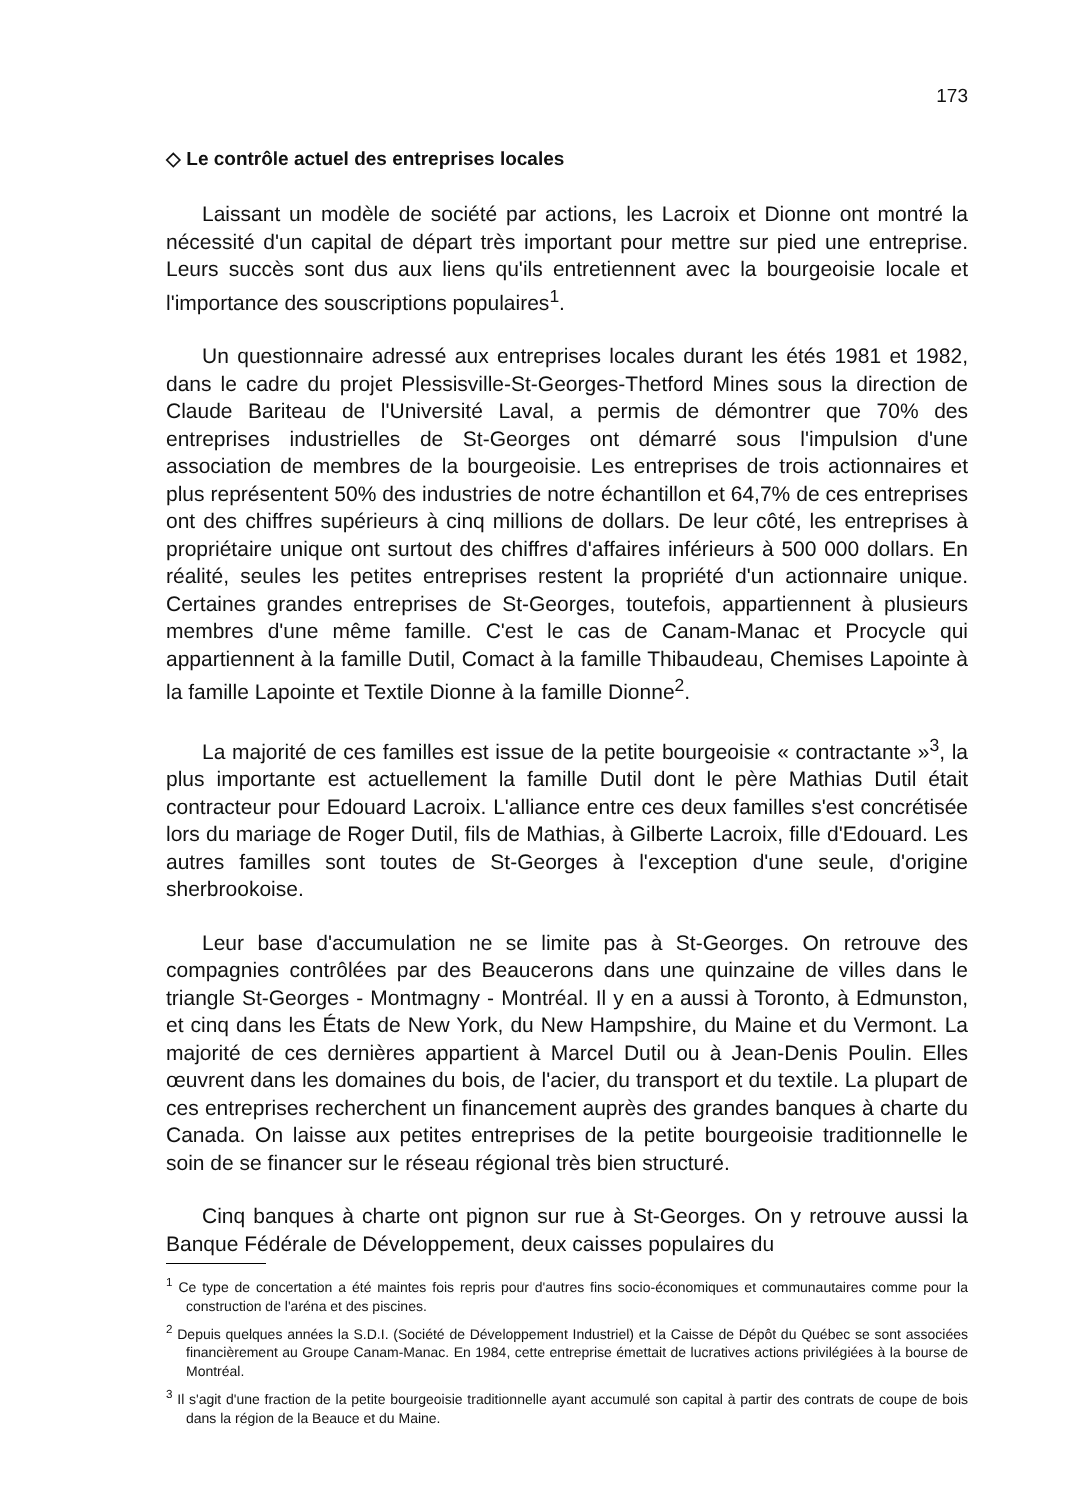173
◇ Le contrôle actuel des entreprises locales
Laissant un modèle de société par actions, les Lacroix et Dionne ont montré la nécessité d'un capital de départ très important pour mettre sur pied une entreprise. Leurs succès sont dus aux liens qu'ils entretiennent avec la bourgeoisie locale et l'importance des souscriptions populaires<sup>1</sup>.
Un questionnaire adressé aux entreprises locales durant les étés 1981 et 1982, dans le cadre du projet Plessisville-St-Georges-Thetford Mines sous la direction de Claude Bariteau de l'Université Laval, a permis de démontrer que 70% des entreprises industrielles de St-Georges ont démarré sous l'impulsion d'une association de membres de la bourgeoisie. Les entreprises de trois actionnaires et plus représentent 50% des industries de notre échantillon et 64,7% de ces entreprises ont des chiffres supérieurs à cinq millions de dollars. De leur côté, les entreprises à propriétaire unique ont surtout des chiffres d'affaires inférieurs à 500 000 dollars. En réalité, seules les petites entreprises restent la propriété d'un actionnaire unique. Certaines grandes entreprises de St-Georges, toutefois, appartiennent à plusieurs membres d'une même famille. C'est le cas de Canam-Manac et Procycle qui appartiennent à la famille Dutil, Comact à la famille Thibaudeau, Chemises Lapointe à la famille Lapointe et Textile Dionne à la famille Dionne<sup>2</sup>.
La majorité de ces familles est issue de la petite bourgeoisie « contractante »<sup>3</sup>, la plus importante est actuellement la famille Dutil dont le père Mathias Dutil était contracteur pour Edouard Lacroix. L'alliance entre ces deux familles s'est concrétisée lors du mariage de Roger Dutil, fils de Mathias, à Gilberte Lacroix, fille d'Edouard. Les autres familles sont toutes de St-Georges à l'exception d'une seule, d'origine sherbrookoise.
Leur base d'accumulation ne se limite pas à St-Georges. On retrouve des compagnies contrôlées par des Beaucerons dans une quinzaine de villes dans le triangle St-Georges - Montmagny - Montréal. Il y en a aussi à Toronto, à Edmunston, et cinq dans les États de New York, du New Hampshire, du Maine et du Vermont. La majorité de ces dernières appartient à Marcel Dutil ou à Jean-Denis Poulin. Elles œuvrent dans les domaines du bois, de l'acier, du transport et du textile. La plupart de ces entreprises recherchent un financement auprès des grandes banques à charte du Canada. On laisse aux petites entreprises de la petite bourgeoisie traditionnelle le soin de se financer sur le réseau régional très bien structuré.
Cinq banques à charte ont pignon sur rue à St-Georges. On y retrouve aussi la Banque Fédérale de Développement, deux caisses populaires du
<sup>1</sup> Ce type de concertation a été maintes fois repris pour d'autres fins socio-économiques et communautaires comme pour la construction de l'aréna et des piscines.
<sup>2</sup> Depuis quelques années la S.D.I. (Société de Développement Industriel) et la Caisse de Dépôt du Québec se sont associées financièrement au Groupe Canam-Manac. En 1984, cette entreprise émettait de lucratives actions privilégiées à la bourse de Montréal.
<sup>3</sup> Il s'agit d'une fraction de la petite bourgeoisie traditionnelle ayant accumulé son capital à partir des contrats de coupe de bois dans la région de la Beauce et du Maine.